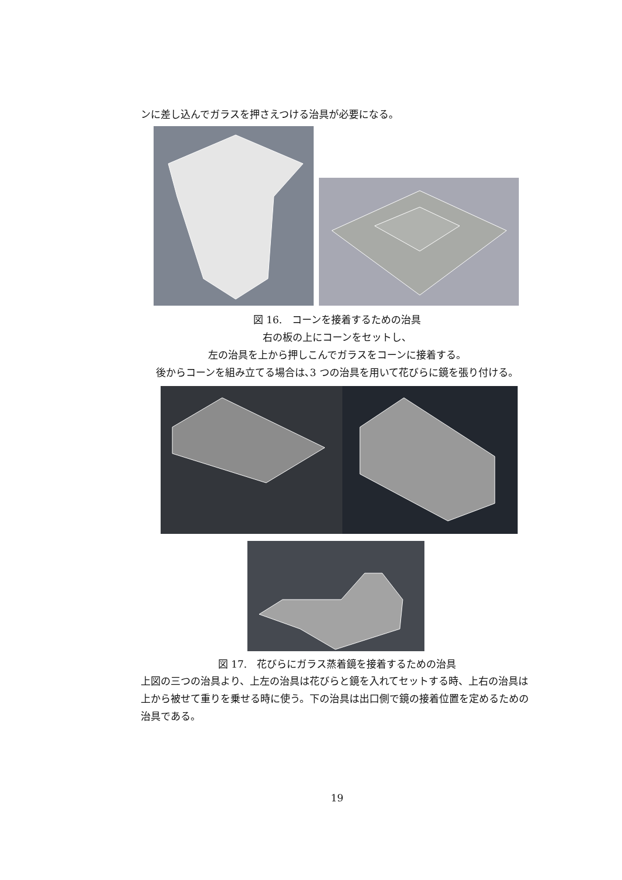ンに差し込んでガラスを押さえつける治具が必要になる。
図 16.　コーンを接着するための治具
右の板の上にコーンをセットし、
左の治具を上から押しこんでガラスをコーンに接着する。
後からコーンを組み立てる場合は､3 つの治具を用いて花びらに鏡を張り付ける。
図 17.　花びらにガラス蒸着鏡を接着するための治具
上図の三つの治具より、上左の治具は花びらと鏡を入れてセットする時、上右の治具は上から被せて重りを乗せる時に使う。下の治具は出口側で鏡の接着位置を定めるための治具である。
19